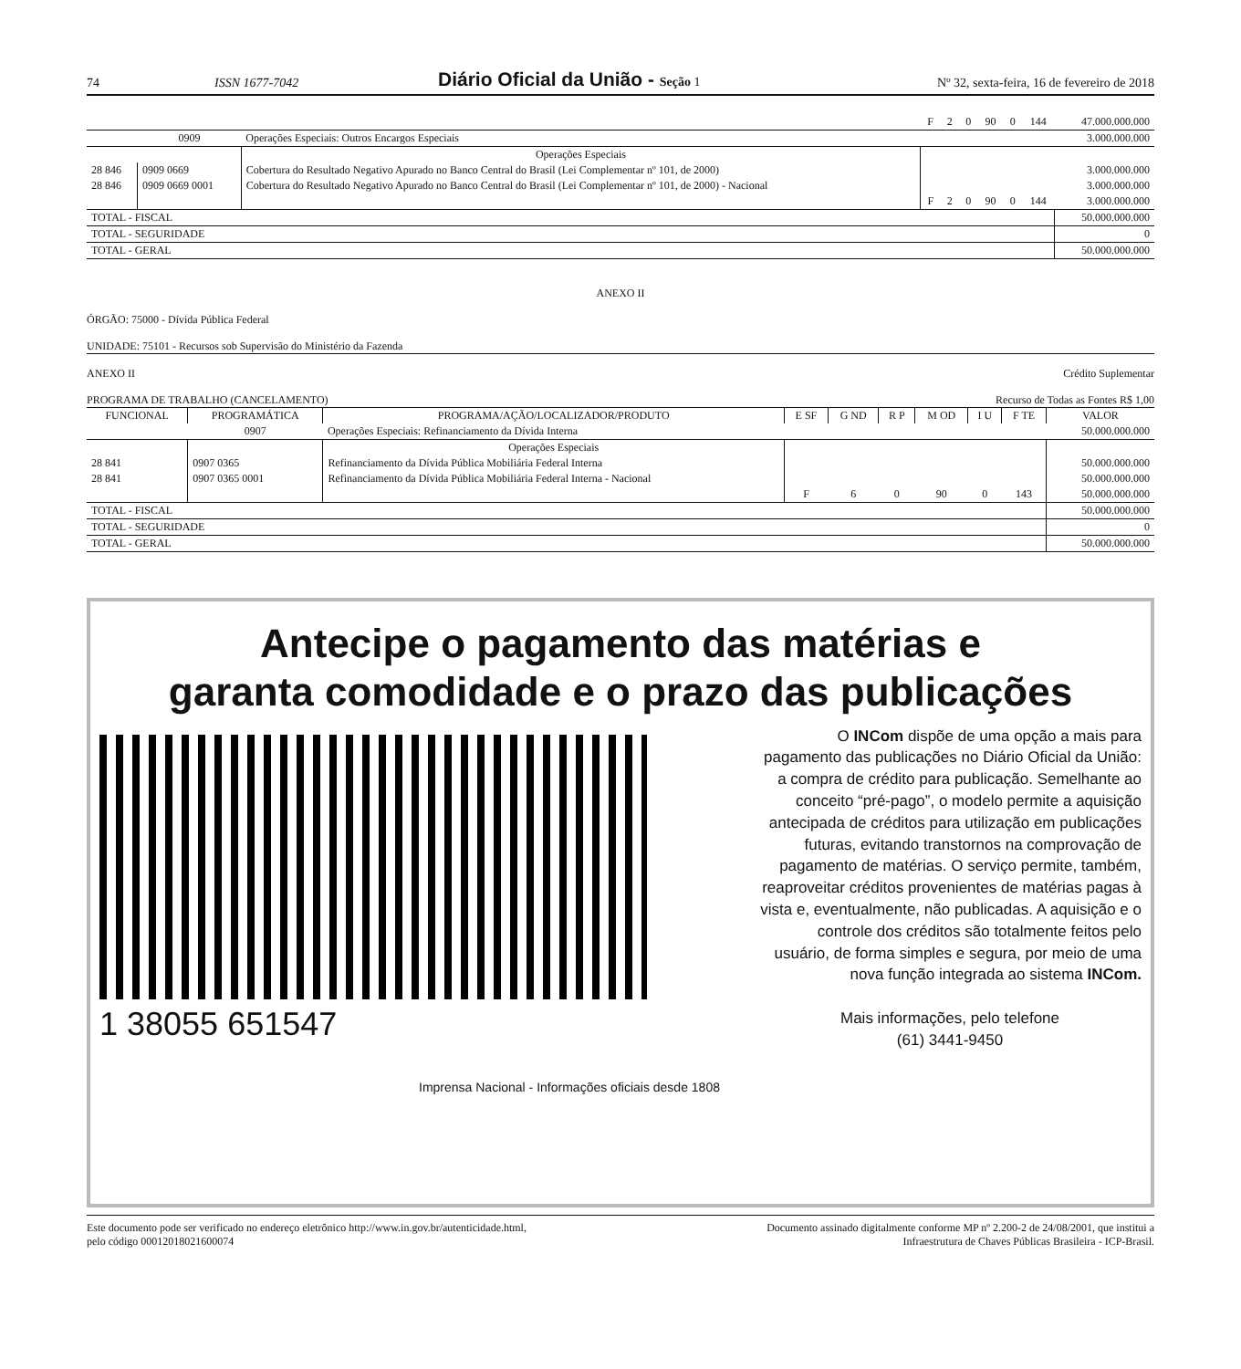74 ISSN 1677-7042 Diário Oficial da União - Seção 1 Nº 32, sexta-feira, 16 de fevereiro de 2018
| | | | F | 2 | 0 | 90 | 0 | 144 | 47.000.000.000 |
| | 0909 | Operações Especiais: Outros Encargos Especiais | | | | | | | 3.000.000.000 |
| | | Operações Especiais | | | | | | | |
| 28 846 | 0909 0669 | Cobertura do Resultado Negativo Apurado no Banco Central do Brasil (Lei Complementar nº 101, de 2000) | | | | | | | 3.000.000.000 |
| 28 846 | 0909 0669 0001 | Cobertura do Resultado Negativo Apurado no Banco Central do Brasil (Lei Complementar nº 101, de 2000) - Nacional | | | | | | | 3.000.000.000 |
| | | | F | 2 | 0 | 90 | 0 | 144 | 3.000.000.000 |
| TOTAL - FISCAL | | | | | | | | | 50.000.000.000 |
| TOTAL - SEGURIDADE | | | | | | | | | 0 |
| TOTAL - GERAL | | | | | | | | | 50.000.000.000 |
ANEXO II
ÓRGÃO: 75000 - Dívida Pública Federal
UNIDADE: 75101 - Recursos sob Supervisão do Ministério da Fazenda
ANEXO II Crédito Suplementar
PROGRAMA DE TRABALHO (CANCELAMENTO) Recurso de Todas as Fontes R$ 1,00
| FUNCIONAL | PROGRAMÁTICA | PROGRAMA/AÇÃO/LOCALIZADOR/PRODUTO | E SF | G ND | R P | M OD | I U | F TE | VALOR |
| --- | --- | --- | --- | --- | --- | --- | --- | --- | --- |
| | 0907 | Operações Especiais: Refinanciamento da Dívida Interna | | | | | | | 50.000.000.000 |
| | | Operações Especiais | | | | | | | |
| 28 841 | 0907 0365 | Refinanciamento da Dívida Pública Mobiliária Federal Interna | | | | | | | 50.000.000.000 |
| 28 841 | 0907 0365 0001 | Refinanciamento da Dívida Pública Mobiliária Federal Interna - Nacional | | | | | | | 50.000.000.000 |
| | | | F | 6 | 0 | 90 | 0 | 143 | 50.000.000.000 |
| TOTAL - FISCAL | | | | | | | | | 50.000.000.000 |
| TOTAL - SEGURIDADE | | | | | | | | | 0 |
| TOTAL - GERAL | | | | | | | | | 50.000.000.000 |
Antecipe o pagamento das matérias e
garanta comodidade e o prazo das publicações
O INCom dispõe de uma opção a mais para pagamento das publicações no Diário Oficial da União: a compra de crédito para publicação. Semelhante ao conceito “pré-pago”, o modelo permite a aquisição antecipada de créditos para utilização em publicações futuras, evitando transtornos na comprovação de pagamento de matérias. O serviço permite, também, reaproveitar créditos provenientes de matérias pagas à vista e, eventualmente, não publicadas. A aquisição e o controle dos créditos são totalmente feitos pelo usuário, de forma simples e segura, por meio de uma nova função integrada ao sistema INCom.
Mais informações, pelo telefone
(61) 3441-9450
1 38055 651547
Imprensa Nacional - Informações oficiais desde 1808
Este documento pode ser verificado no endereço eletrônico http://www.in.gov.br/autenticidade.html,
pelo código 00012018021600074 Documento assinado digitalmente conforme MP nº 2.200-2 de 24/08/2001, que institui a
Infraestrutura de Chaves Públicas Brasileira - ICP-Brasil.